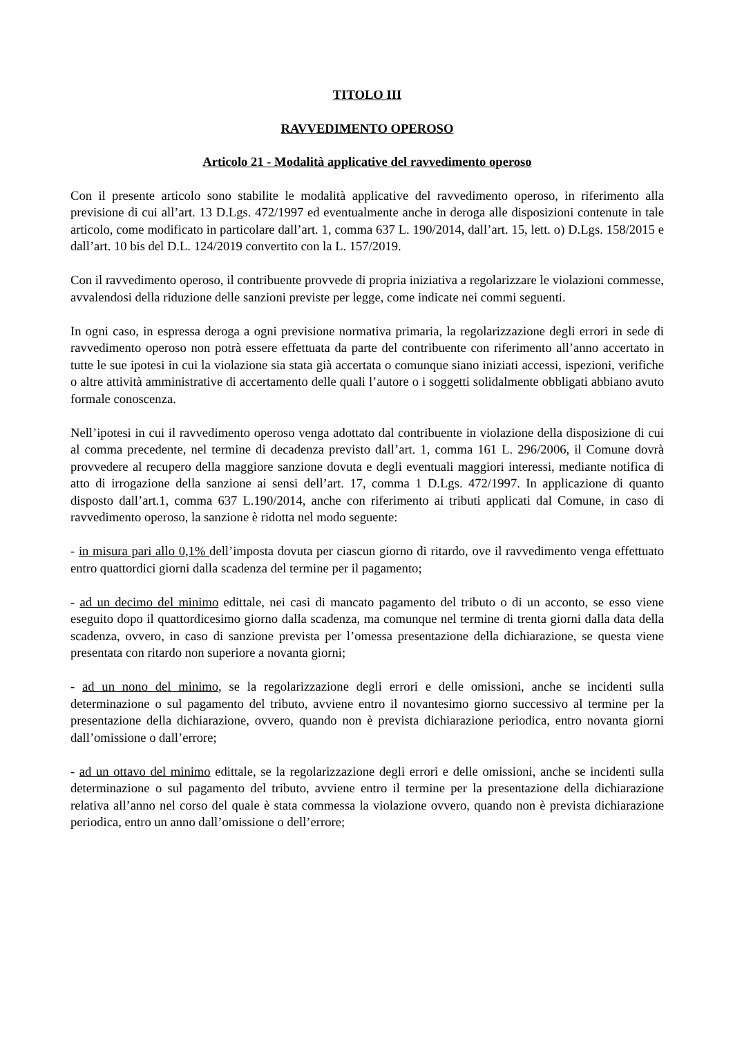TITOLO III
RAVVEDIMENTO OPEROSO
Articolo 21 - Modalità applicative del ravvedimento operoso
Con il presente articolo sono stabilite le modalità applicative del ravvedimento operoso, in riferimento alla previsione di cui all’art. 13 D.Lgs. 472/1997 ed eventualmente anche in deroga alle disposizioni contenute in tale articolo, come modificato in particolare dall’art. 1, comma 637 L. 190/2014, dall’art. 15, lett. o) D.Lgs. 158/2015 e dall’art. 10 bis del D.L. 124/2019 convertito con la L. 157/2019.
Con il ravvedimento operoso, il contribuente provvede di propria iniziativa a regolarizzare le violazioni commesse, avvalendosi della riduzione delle sanzioni previste per legge, come indicate nei commi seguenti.
In ogni caso, in espressa deroga a ogni previsione normativa primaria, la regolarizzazione degli errori in sede di ravvedimento operoso non potrà essere effettuata da parte del contribuente con riferimento all’anno accertato in tutte le sue ipotesi in cui la violazione sia stata già accertata o comunque siano iniziati accessi, ispezioni, verifiche o altre attività amministrative di accertamento delle quali l’autore o i soggetti solidalmente obbligati abbiano avuto formale conoscenza.
Nell’ipotesi in cui il ravvedimento operoso venga adottato dal contribuente in violazione della disposizione di cui al comma precedente, nel termine di decadenza previsto dall’art. 1, comma 161 L. 296/2006, il Comune dovrà provvedere al recupero della maggiore sanzione dovuta e degli eventuali maggiori interessi, mediante notifica di atto di irrogazione della sanzione ai sensi dell’art. 17, comma 1 D.Lgs. 472/1997. In applicazione di quanto disposto dall’art.1, comma 637 L.190/2014, anche con riferimento ai tributi applicati dal Comune, in caso di ravvedimento operoso, la sanzione è ridotta nel modo seguente:
- in misura pari allo 0,1% dell’imposta dovuta per ciascun giorno di ritardo, ove il ravvedimento venga effettuato entro quattordici giorni dalla scadenza del termine per il pagamento;
- ad un decimo del minimo edittale, nei casi di mancato pagamento del tributo o di un acconto, se esso viene eseguito dopo il quattordicesimo giorno dalla scadenza, ma comunque nel termine di trenta giorni dalla data della scadenza, ovvero, in caso di sanzione prevista per l’omessa presentazione della dichiarazione, se questa viene presentata con ritardo non superiore a novanta giorni;
- ad un nono del minimo, se la regolarizzazione degli errori e delle omissioni, anche se incidenti sulla determinazione o sul pagamento del tributo, avviene entro il novantesimo giorno successivo al termine per la presentazione della dichiarazione, ovvero, quando non è prevista dichiarazione periodica, entro novanta giorni dall’omissione o dall’errore;
- ad un ottavo del minimo edittale, se la regolarizzazione degli errori e delle omissioni, anche se incidenti sulla determinazione o sul pagamento del tributo, avviene entro il termine per la presentazione della dichiarazione relativa all’anno nel corso del quale è stata commessa la violazione ovvero, quando non è prevista dichiarazione periodica, entro un anno dall’omissione o dell’errore;